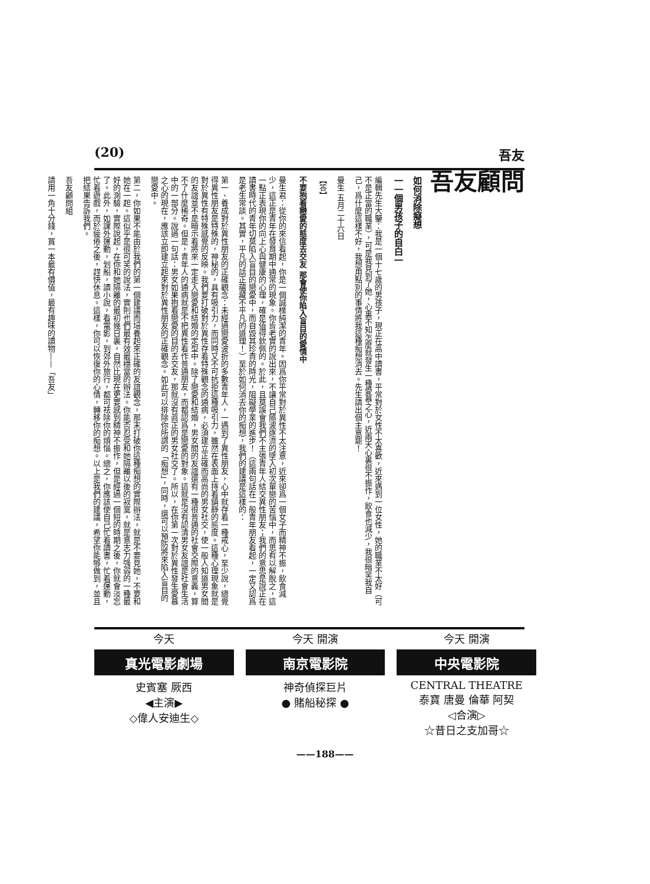(20) 吾友
吾友顧問
如何消除癡想
一一個男孩子的自白一
編輯先生大鑒：我是一個十七歲的男孩子，現正在高中讀書，平常對於女性不太喜歡，近來遇到一位女性，她的職業不太好（可不是正當的職業），可是我見到了她，心裏不知怎麼就發生一種愛慕之心，近兩天心裏很不振作，飲食也減少，我很暗笑我自己，爲什麼這樣不好，我想用點別的事情將我這種痴想消去。先生請出個主意罷！
曼生 五月二十六日
【答】
不要抱着戀愛的態度去交友 那會使你陷入盲目的愛情中
曼生君：從你的來信看起，你是一個誠樸純潔的青年。因爲你平常對於異性不太注意，近來卻爲一個女子而精神不振，飲食減少，這正是青年在發育期中通常的現象。你肯老實的說出來，不讓自己隨波逐流的墜入初次單戀的苦惱中，而思有以解脫之，這一點正表現你的向上心與健康的心理，確是值得欽佩的。於此，且莫誤會我們不主張青年人結交異性朋友；我們的意思是說正在讀書時代的青年切莫陷入盲目的戀愛中，而自毀其珍貴的時光，阻礙學業的進步！（這兩句話在一般青年朋友看起，一定又認爲是老生常談。其實，平凡的話正蘊藏不平凡的道理！）至於如何消去你的痴想，我們的建議是這樣的：
第一、養成對於異性朋友的正確觀念：未經過戀愛波折的多數青年人，一遇到了異性朋友，心中就存着一種戒心，至少說，總覺得異性朋友是特殊的，神秘的，具有吸引力，而同時又不可抗拒這種吸引力，雖然在表面上持着鎮靜的態度。這種心理現象就是對於異性有特殊感覺的反映。我們要打破對於異性存着特殊觀念的通病，必須建立正確而高尚的男女社交，使一般人知道男女間的友誼並不是暗示着將來一定走入戀愛和結婚的定型中。除了戀愛和結婚，男女間的友誼還有一種很普通的社會交際的意義，算不了什麼稀奇。但是，青年人的通病就是不把異性看作普通朋友，而都認爲是戀愛的對象。這就是沒有認清男女友誼是社會生活中的一部分。說過一句話：男女如果抱着戀愛的目的去交友，那就沒有眞正的男女社交了。所以，在你第一次對於異性發生愛慕之心的現在，應該立即建立起來對於異性朋友的正確觀念。如此可以排除你所謂的「痴想」，同時，還可以預防將來陷入盲目的戀愛中。
第二，你如果不能由於我們的第一個建議而培養起來正確的友誼觀念，那末打破你這種痴想的實際辦法，就是不要見她，不要和她在一起。這似乎是很可笑的說法，實則也們最有效最穩當的辦法。你能否忍受和她隔離以後的寂寞，就是意志力强弱的一種最好的測驗，實際說起，在你和她隔離的最初幾日裏，自然比現在更要感到精神不振作，但是經過一個短的時期之後，你就會淡忘了。此外，如課外運動，划船，讀小說，看電影，到郊外旅行，都可祛除你的煩惱。總之，你應該使自己忙着讀書，忙着運動，忙着遊戲，而於疲倦之後，趕快休息。這樣，你可以恢復你的心情，轉移你的痴想。以上是我們的建議，希望你能够做到，並且把結果告訴我們。
吾友顧問組
請用一角十分錢，買一本最有價值，最有趣味的讀物——「吾友」
今天 開演
中央電影院
CENTRAL THEATRE
泰寶 唐曼 倫華 阿契
◁合演▷
☆昔日之支加哥☆
今天 開演
南京電影院
神奇偵探巨片
● 賭船秘探 ●
今天
真光電影劇場
史賓塞 厥西
◀主演▶
◇偉人安迪生◇
——188——